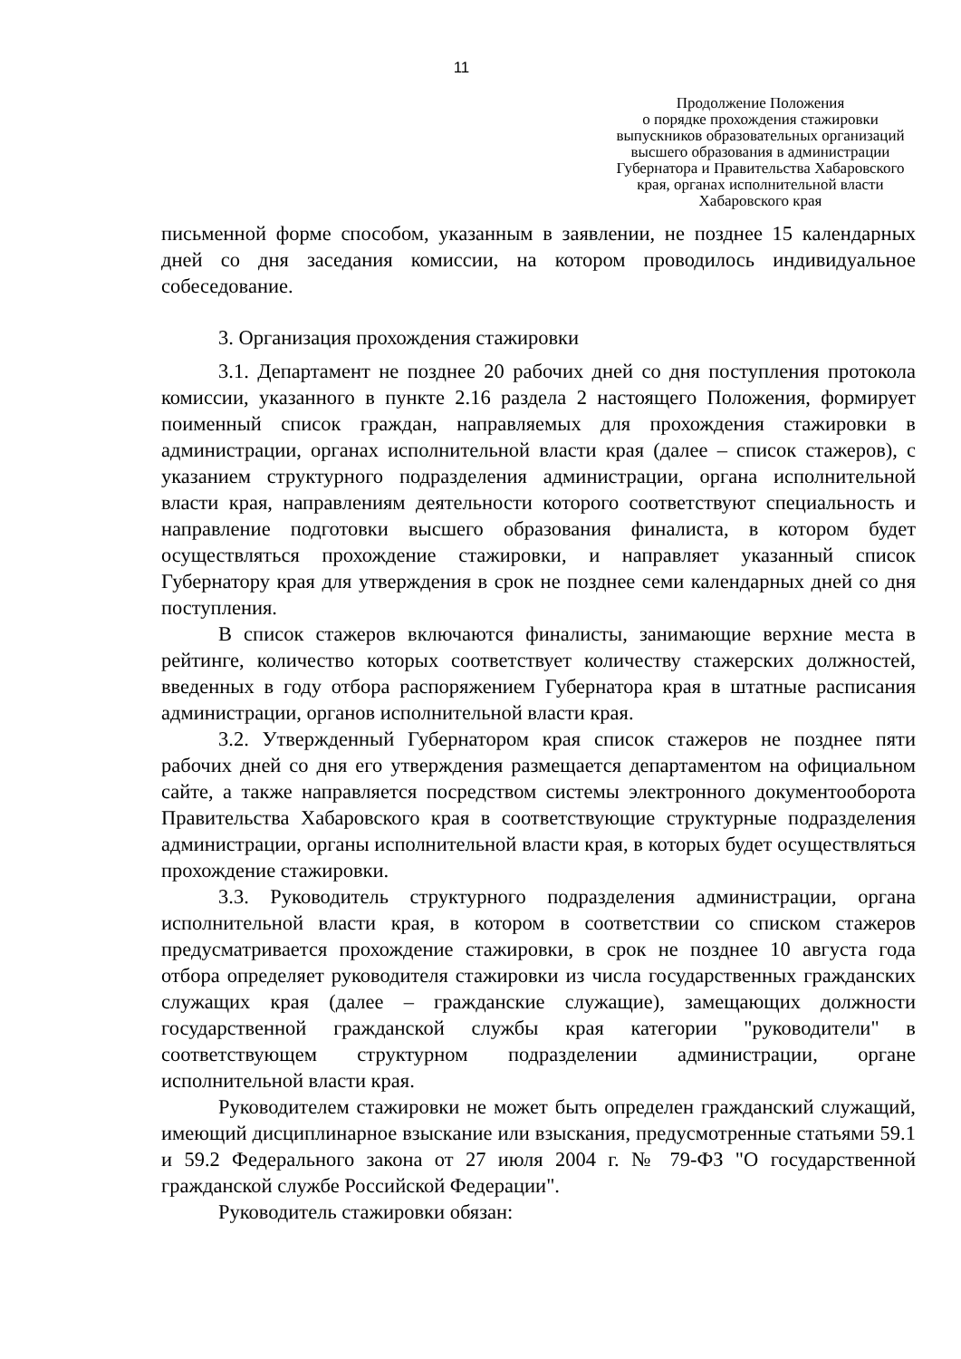11
Продолжение Положения
о порядке прохождения стажировки выпускников образовательных организаций высшего образования в администрации Губернатора и Правительства Хабаровского края, органах исполнительной власти Хабаровского края
письменной форме способом, указанным в заявлении, не позднее 15 календарных дней со дня заседания комиссии, на котором проводилось индивидуальное собеседование.
3. Организация прохождения стажировки
3.1. Департамент не позднее 20 рабочих дней со дня поступления протокола комиссии, указанного в пункте 2.16 раздела 2 настоящего Положения, формирует поименный список граждан, направляемых для прохождения стажировки в администрации, органах исполнительной власти края (далее – список стажеров), с указанием структурного подразделения администрации, органа исполнительной власти края, направлениям деятельности которого соответствуют специальность и направление подготовки высшего образования финалиста, в котором будет осуществляться прохождение стажировки, и направляет указанный список Губернатору края для утверждения в срок не позднее семи календарных дней со дня поступления.
В список стажеров включаются финалисты, занимающие верхние места в рейтинге, количество которых соответствует количеству стажерских должностей, введенных в году отбора распоряжением Губернатора края в штатные расписания администрации, органов исполнительной власти края.
3.2. Утвержденный Губернатором края список стажеров не позднее пяти рабочих дней со дня его утверждения размещается департаментом на официальном сайте, а также направляется посредством системы электронного документооборота Правительства Хабаровского края в соответствующие структурные подразделения администрации, органы исполнительной власти края, в которых будет осуществляться прохождение стажировки.
3.3. Руководитель структурного подразделения администрации, органа исполнительной власти края, в котором в соответствии со списком стажеров предусматривается прохождение стажировки, в срок не позднее 10 августа года отбора определяет руководителя стажировки из числа государственных гражданских служащих края (далее – гражданские служащие), замещающих должности государственной гражданской службы края категории "руководители" в соответствующем структурном подразделении администрации, органе исполнительной власти края.
Руководителем стажировки не может быть определен гражданский служащий, имеющий дисциплинарное взыскание или взыскания, предусмотренные статьями 59.1 и 59.2 Федерального закона от 27 июля 2004 г. № 79-ФЗ "О государственной гражданской службе Российской Федерации".
Руководитель стажировки обязан: